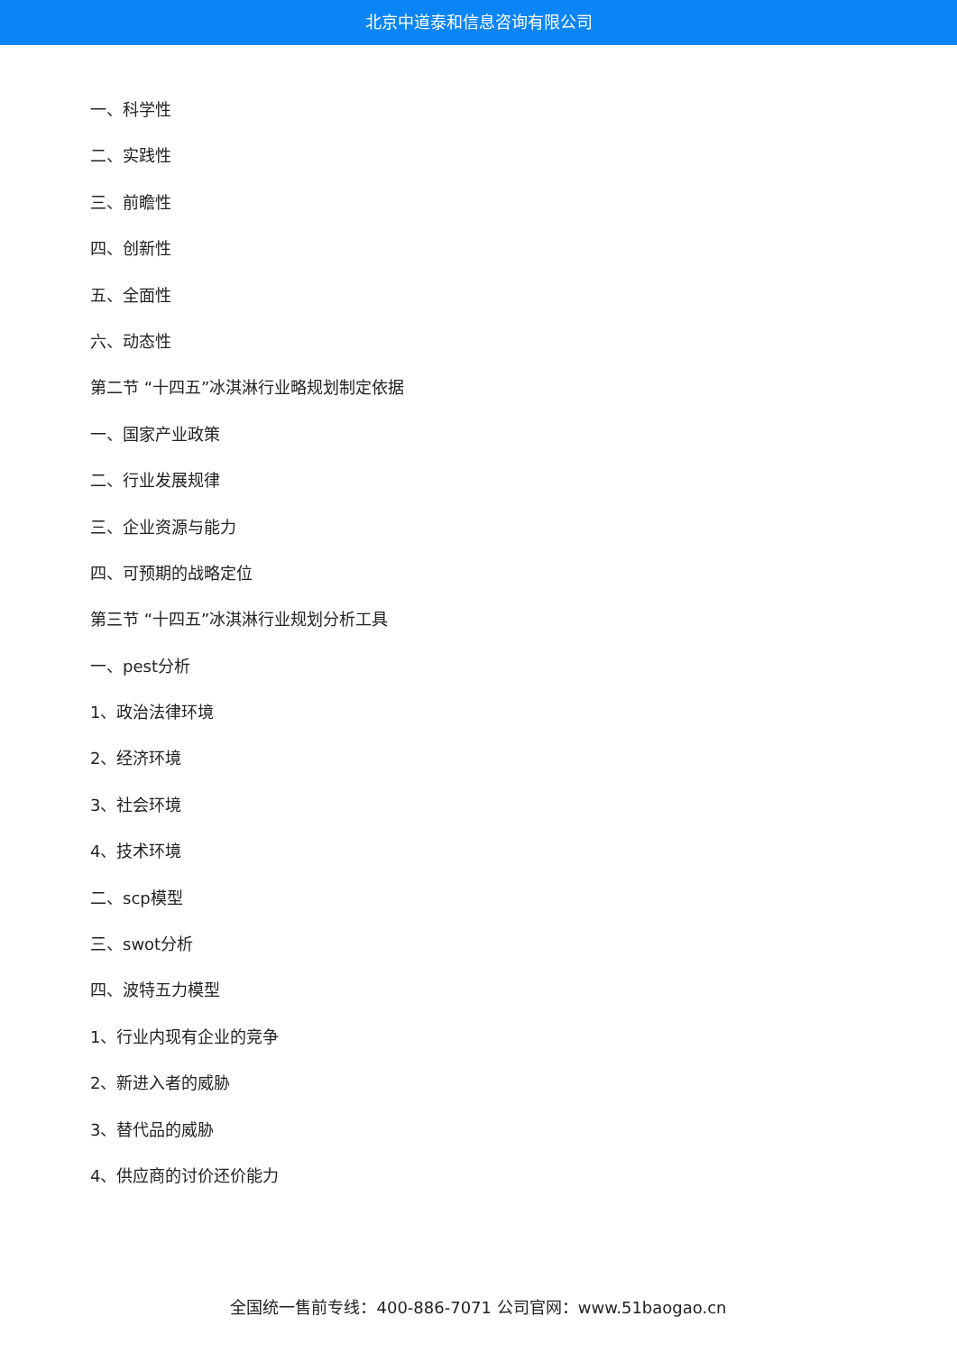北京中道泰和信息咨询有限公司
一、科学性
二、实践性
三、前瞻性
四、创新性
五、全面性
六、动态性
第二节 “十四五”冰淇淋行业略规划制定依据
一、国家产业政策
二、行业发展规律
三、企业资源与能力
四、可预期的战略定位
第三节 “十四五”冰淇淋行业规划分析工具
一、pest分析
1、政治法律环境
2、经济环境
3、社会环境
4、技术环境
二、scp模型
三、swot分析
四、波特五力模型
1、行业内现有企业的竞争
2、新进入者的威胁
3、替代品的威胁
4、供应商的讨价还价能力
全国统一售前专线：400-886-7071 公司官网：www.51baogao.cn